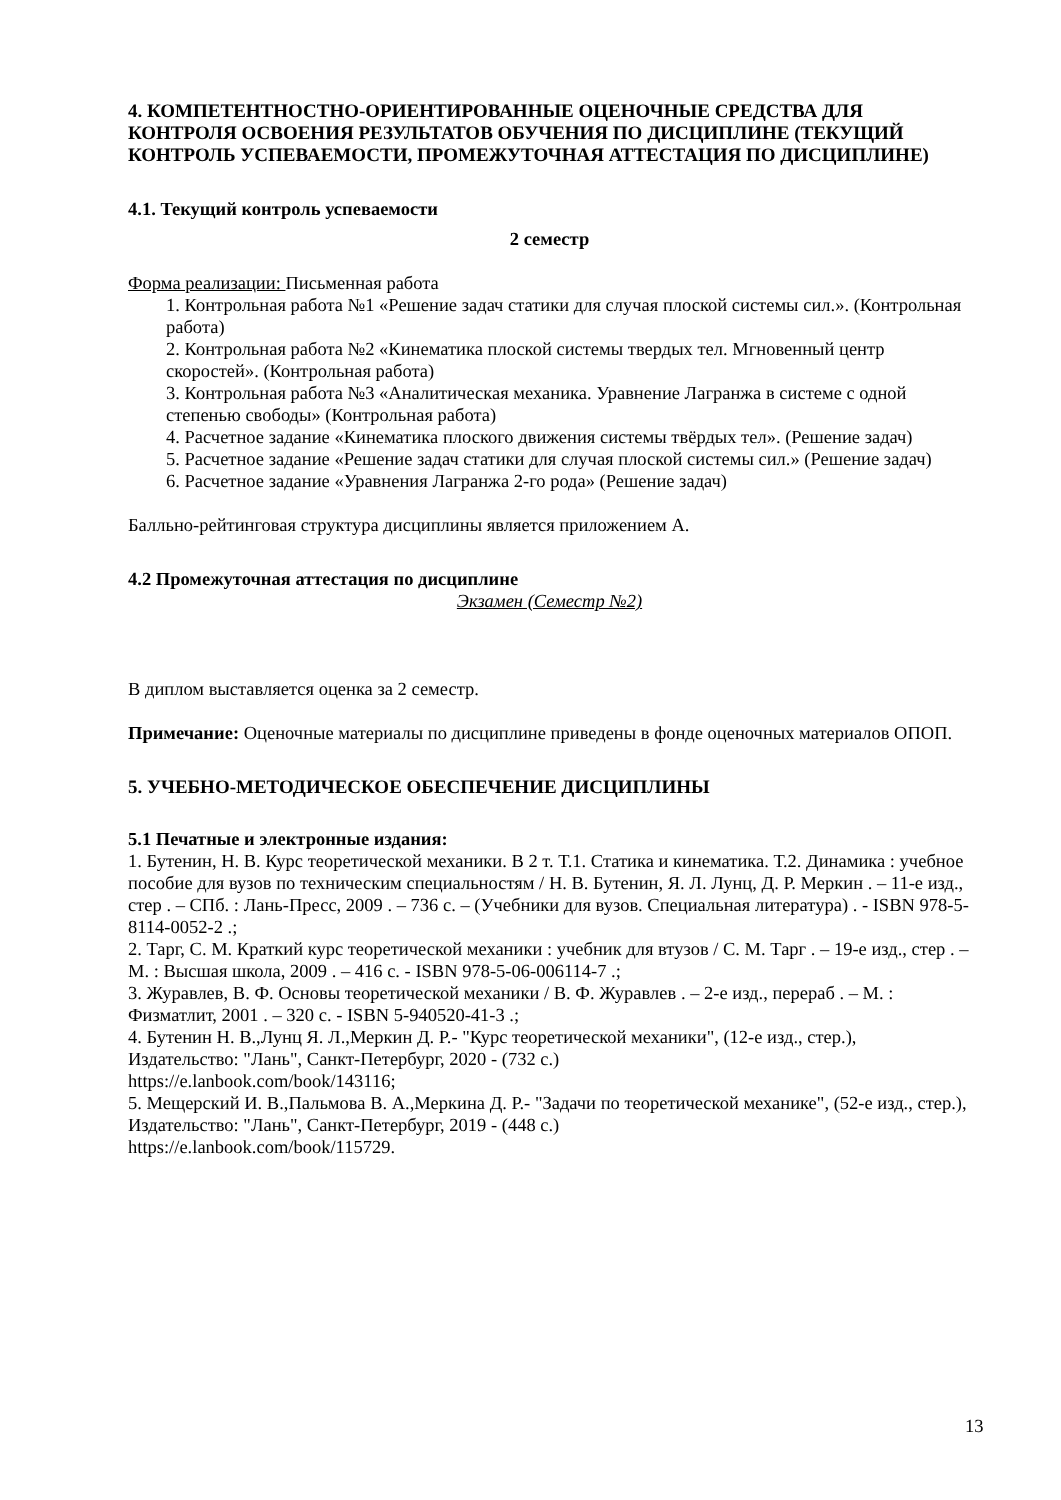4. КОМПЕТЕНТНОСТНО-ОРИЕНТИРОВАННЫЕ ОЦЕНОЧНЫЕ СРЕДСТВА ДЛЯ КОНТРОЛЯ ОСВОЕНИЯ РЕЗУЛЬТАТОВ ОБУЧЕНИЯ ПО ДИСЦИПЛИНЕ (ТЕКУЩИЙ КОНТРОЛЬ УСПЕВАЕМОСТИ, ПРОМЕЖУТОЧНАЯ АТТЕСТАЦИЯ ПО ДИСЦИПЛИНЕ)
4.1. Текущий контроль успеваемости
2 семестр
Форма реализации: Письменная работа
1. Контрольная работа №1 «Решение задач статики для случая плоской системы сил.». (Контрольная работа)
2. Контрольная работа №2 «Кинематика плоской системы твердых тел. Мгновенный центр скоростей». (Контрольная работа)
3. Контрольная работа №3 «Аналитическая механика. Уравнение Лагранжа в системе с одной степенью свободы» (Контрольная работа)
4. Расчетное задание «Кинематика плоского движения системы твёрдых тел». (Решение задач)
5. Расчетное задание «Решение задач статики для случая плоской системы сил.» (Решение задач)
6. Расчетное задание «Уравнения Лагранжа 2-го рода» (Решение задач)
Балльно-рейтинговая структура дисциплины является приложением А.
4.2 Промежуточная аттестация по дисциплине
Экзамен (Семестр №2)
В диплом выставляется оценка за 2 семестр.
Примечание: Оценочные материалы по дисциплине приведены в фонде оценочных материалов ОПОП.
5. УЧЕБНО-МЕТОДИЧЕСКОЕ ОБЕСПЕЧЕНИЕ ДИСЦИПЛИНЫ
5.1 Печатные и электронные издания:
1. Бутенин, Н. В. Курс теоретической механики. В 2 т. Т.1. Статика и кинематика. Т.2. Динамика : учебное пособие для вузов по техническим специальностям / Н. В. Бутенин, Я. Л. Лунц, Д. Р. Меркин . – 11-е изд., стер . – СПб. : Лань-Пресс, 2009 . – 736 с. – (Учебники для вузов. Специальная литература) . - ISBN 978-5-8114-0052-2 .;
2. Тарг, С. М. Краткий курс теоретической механики : учебник для втузов / С. М. Тарг . – 19-е изд., стер . – М. : Высшая школа, 2009 . – 416 с. - ISBN 978-5-06-006114-7 .;
3. Журавлев, В. Ф. Основы теоретической механики / В. Ф. Журавлев . – 2-е изд., перераб . – М. : Физматлит, 2001 . – 320 с. - ISBN 5-940520-41-3 .;
4. Бутенин Н. В.,Лунц Я. Л.,Меркин Д. Р.- "Курс теоретической механики", (12-е изд., стер.), Издательство: "Лань", Санкт-Петербург, 2020 - (732 с.)
https://e.lanbook.com/book/143116;
5. Мещерский И. В.,Пальмова В. А.,Меркина Д. Р.- "Задачи по теоретической механике", (52-е изд., стер.), Издательство: "Лань", Санкт-Петербург, 2019 - (448 с.)
https://e.lanbook.com/book/115729.
13